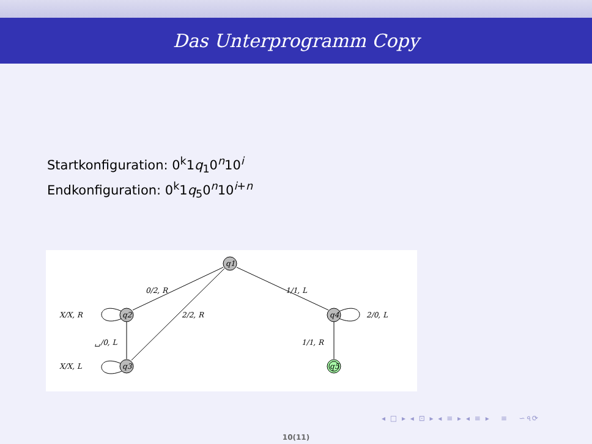Das Unterprogramm Copy
Startkonfiguration: 0<sup>k</sup>1q<sub>1</sub>0<sup>n</sup>10<sup>i</sup>
Endkonfiguration: 0<sup>k</sup>1q<sub>5</sub>0<sup>n</sup>10<sup>i+n</sup>
q1
q2
q3
q4
q5
0/2, R
1/1, L
X/X, R
2/2, R
2/0, L
␣/0, L
1/1, R
X/X, L
◂ □ ▸ ◂ ⊡ ▸ ◂ ≡ ▸ ◂ ≡ ▸ ≡ ∽৭⟳
10(11)